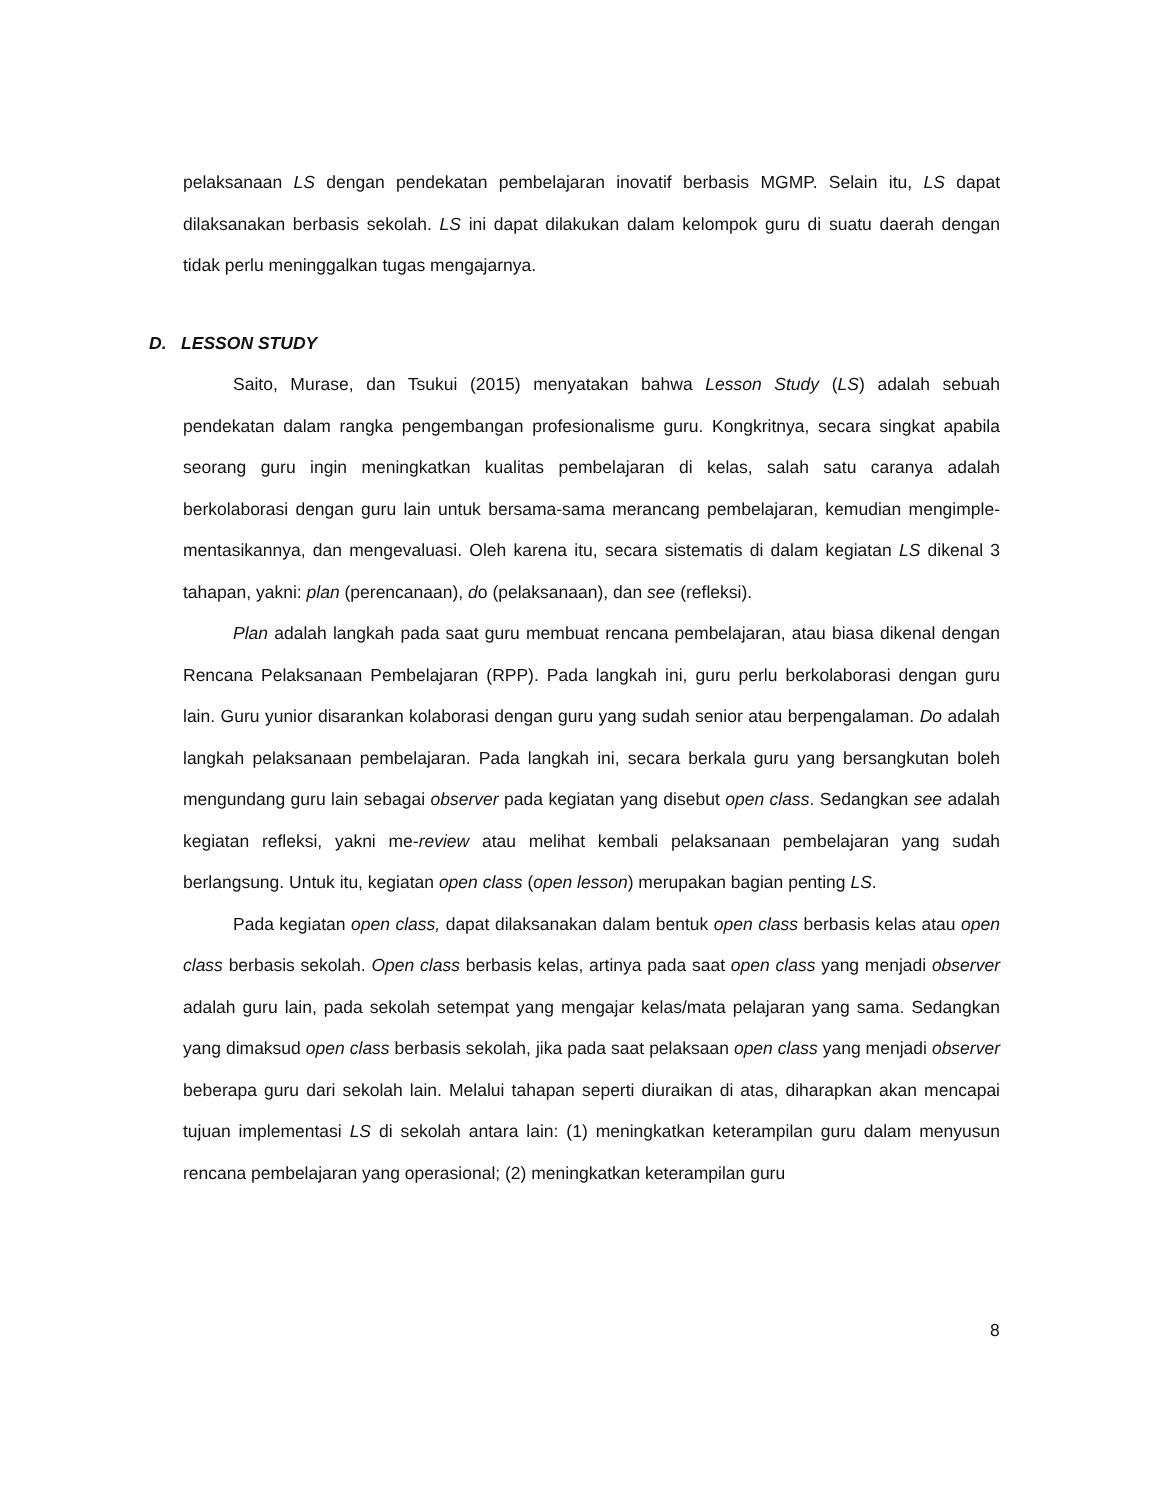pelaksanaan LS dengan pendekatan pembelajaran inovatif berbasis MGMP. Selain itu, LS dapat dilaksanakan berbasis sekolah. LS ini dapat dilakukan dalam kelompok guru di suatu daerah dengan tidak perlu meninggalkan tugas mengajarnya.
D. LESSON STUDY
Saito, Murase, dan Tsukui (2015) menyatakan bahwa Lesson Study (LS) adalah sebuah pendekatan dalam rangka pengembangan profesionalisme guru. Kongkritnya, secara singkat apabila seorang guru ingin meningkatkan kualitas pembelajaran di kelas, salah satu caranya adalah berkolaborasi dengan guru lain untuk bersama-sama merancang pembelajaran, kemudian mengimple-mentasikannya, dan mengevaluasi. Oleh karena itu, secara sistematis di dalam kegiatan LS dikenal 3 tahapan, yakni: plan (perencanaan), do (pelaksanaan), dan see (refleksi).
Plan adalah langkah pada saat guru membuat rencana pembelajaran, atau biasa dikenal dengan Rencana Pelaksanaan Pembelajaran (RPP). Pada langkah ini, guru perlu berkolaborasi dengan guru lain. Guru yunior disarankan kolaborasi dengan guru yang sudah senior atau berpengalaman. Do adalah langkah pelaksanaan pembelajaran. Pada langkah ini, secara berkala guru yang bersangkutan boleh mengundang guru lain sebagai observer pada kegiatan yang disebut open class. Sedangkan see adalah kegiatan refleksi, yakni me-review atau melihat kembali pelaksanaan pembelajaran yang sudah berlangsung. Untuk itu, kegiatan open class (open lesson) merupakan bagian penting LS.
Pada kegiatan open class, dapat dilaksanakan dalam bentuk open class berbasis kelas atau open class berbasis sekolah. Open class berbasis kelas, artinya pada saat open class yang menjadi observer adalah guru lain, pada sekolah setempat yang mengajar kelas/mata pelajaran yang sama. Sedangkan yang dimaksud open class berbasis sekolah, jika pada saat pelaksaan open class yang menjadi observer beberapa guru dari sekolah lain. Melalui tahapan seperti diuraikan di atas, diharapkan akan mencapai tujuan implementasi LS di sekolah antara lain: (1) meningkatkan keterampilan guru dalam menyusun rencana pembelajaran yang operasional; (2) meningkatkan keterampilan guru
8